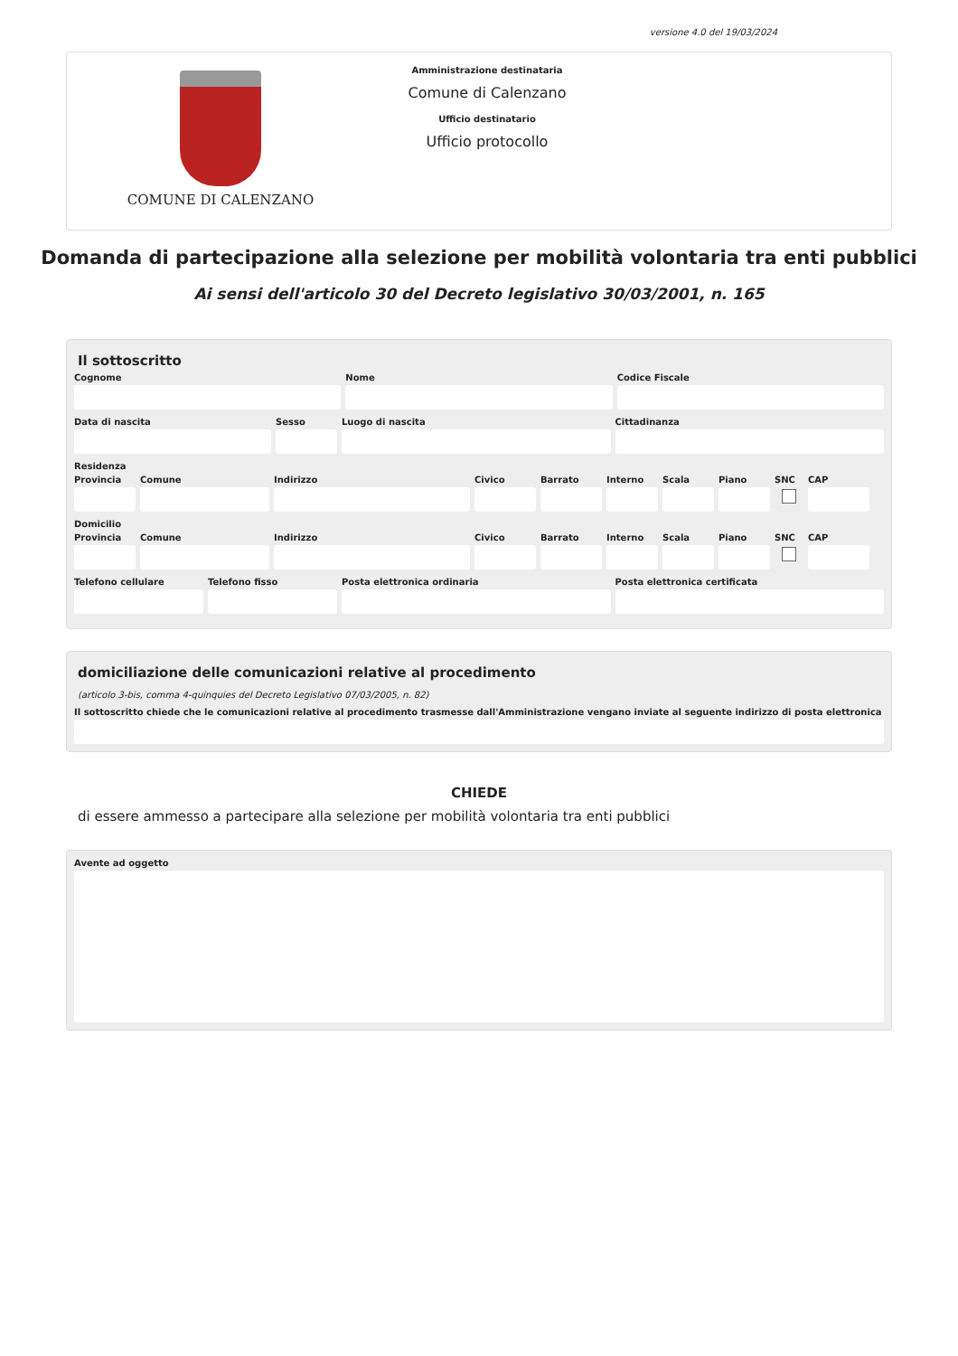versione 4.0 del 19/03/2024
COMUNE DI CALENZANO
Amministrazione destinataria
Comune di Calenzano
Ufficio destinatario
Ufficio protocollo
Domanda di partecipazione alla selezione per mobilità volontaria tra enti pubblici
Ai sensi dell'articolo 30 del Decreto legislativo 30/03/2001, n. 165
Il sottoscritto
Cognome Nome Codice Fiscale
Data di nascita Sesso Luogo di nascita Cittadinanza
Residenza
Provincia Comune Indirizzo Civico Barrato Interno Scala Piano SNC CAP
Domicilio
Provincia Comune Indirizzo Civico Barrato Interno Scala Piano SNC CAP
Telefono cellulare Telefono fisso Posta elettronica ordinaria Posta elettronica certificata
domiciliazione delle comunicazioni relative al procedimento
(articolo 3-bis, comma 4-quinquies del Decreto Legislativo 07/03/2005, n. 82)
Il sottoscritto chiede che le comunicazioni relative al procedimento trasmesse dall'Amministrazione vengano inviate al seguente indirizzo di posta elettronica
CHIEDE
di essere ammesso a partecipare alla selezione per mobilità volontaria tra enti pubblici
Avente ad oggetto